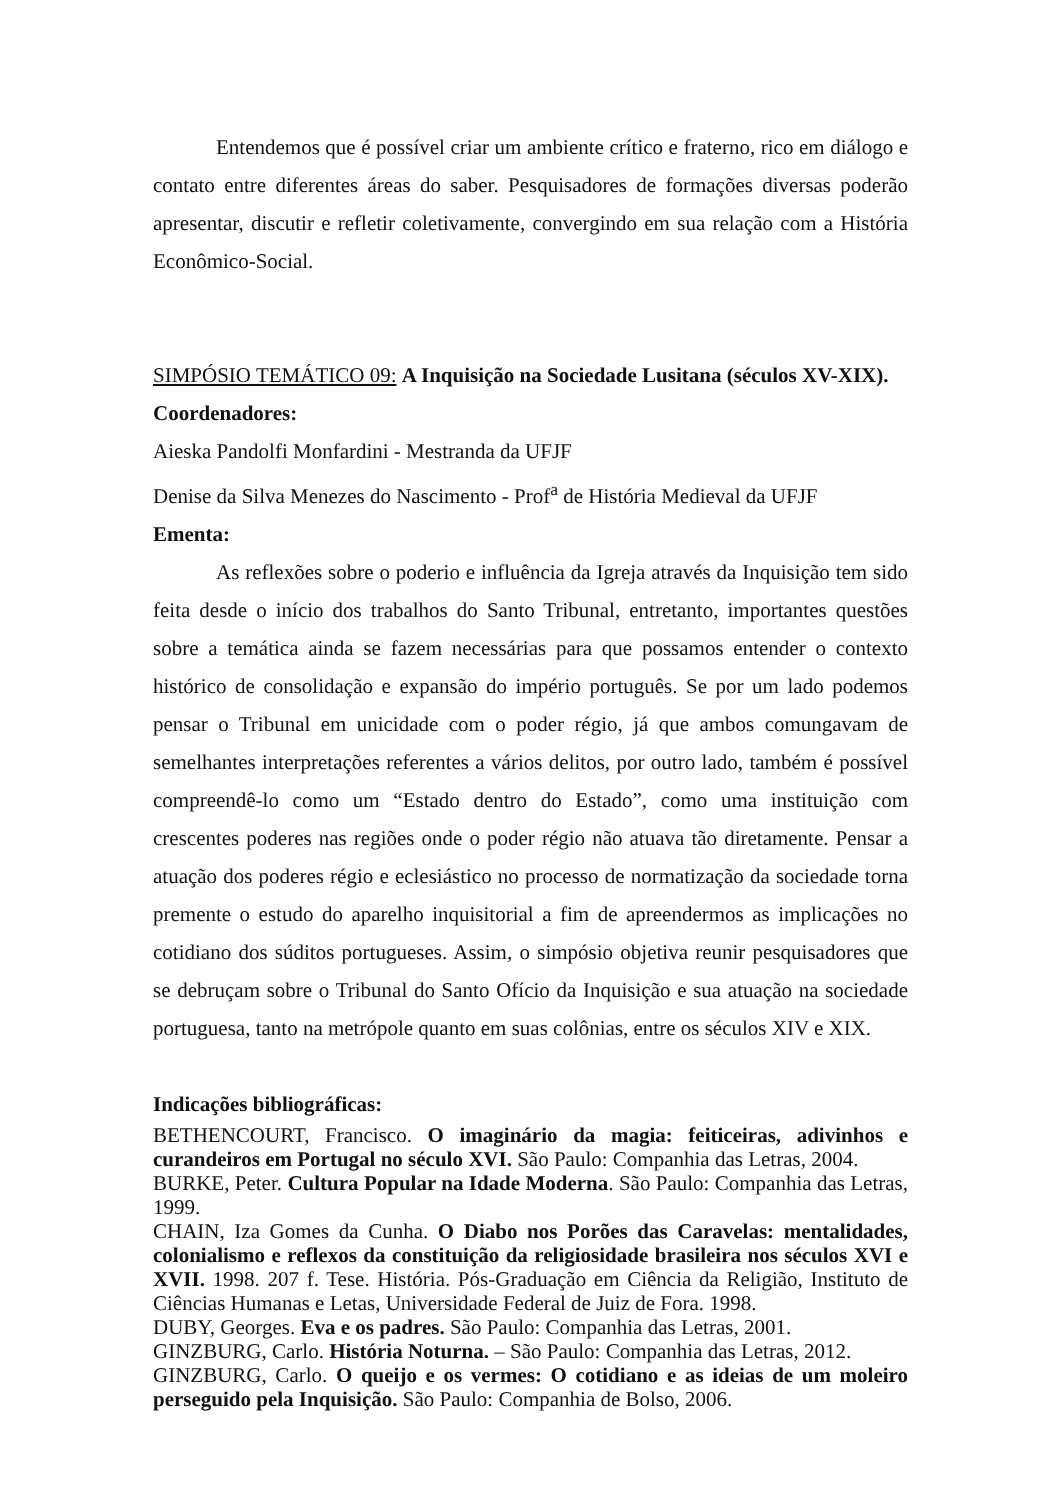Entendemos que é possível criar um ambiente crítico e fraterno, rico em diálogo e contato entre diferentes áreas do saber. Pesquisadores de formações diversas poderão apresentar, discutir e refletir coletivamente, convergindo em sua relação com a História Econômico-Social.
SIMPÓSIO TEMÁTICO 09: A Inquisição na Sociedade Lusitana (séculos XV-XIX).
Coordenadores:
Aieska Pandolfi Monfardini - Mestranda da UFJF
Denise da Silva Menezes do Nascimento - Prof<sup>a</sup> de História Medieval da UFJF
Ementa:
As reflexões sobre o poderio e influência da Igreja através da Inquisição tem sido feita desde o início dos trabalhos do Santo Tribunal, entretanto, importantes questões sobre a temática ainda se fazem necessárias para que possamos entender o contexto histórico de consolidação e expansão do império português. Se por um lado podemos pensar o Tribunal em unicidade com o poder régio, já que ambos comungavam de semelhantes interpretações referentes a vários delitos, por outro lado, também é possível compreendê-lo como um “Estado dentro do Estado”, como uma instituição com crescentes poderes nas regiões onde o poder régio não atuava tão diretamente. Pensar a atuação dos poderes régio e eclesiástico no processo de normatização da sociedade torna premente o estudo do aparelho inquisitorial a fim de apreendermos as implicações no cotidiano dos súditos portugueses. Assim, o simpósio objetiva reunir pesquisadores que se debruçam sobre o Tribunal do Santo Ofício da Inquisição e sua atuação na sociedade portuguesa, tanto na metrópole quanto em suas colônias, entre os séculos XIV e XIX.
Indicações bibliográficas:
BETHENCOURT, Francisco. O imaginário da magia: feiticeiras, adivinhos e curandeiros em Portugal no século XVI. São Paulo: Companhia das Letras, 2004.
BURKE, Peter. Cultura Popular na Idade Moderna. São Paulo: Companhia das Letras, 1999.
CHAIN, Iza Gomes da Cunha. O Diabo nos Porões das Caravelas: mentalidades, colonialismo e reflexos da constituição da religiosidade brasileira nos séculos XVI e XVII. 1998. 207 f. Tese. História. Pós-Graduação em Ciência da Religião, Instituto de Ciências Humanas e Letas, Universidade Federal de Juiz de Fora. 1998.
DUBY, Georges. Eva e os padres. São Paulo: Companhia das Letras, 2001.
GINZBURG, Carlo. História Noturna. – São Paulo: Companhia das Letras, 2012.
GINZBURG, Carlo. O queijo e os vermes: O cotidiano e as ideias de um moleiro perseguido pela Inquisição. São Paulo: Companhia de Bolso, 2006.